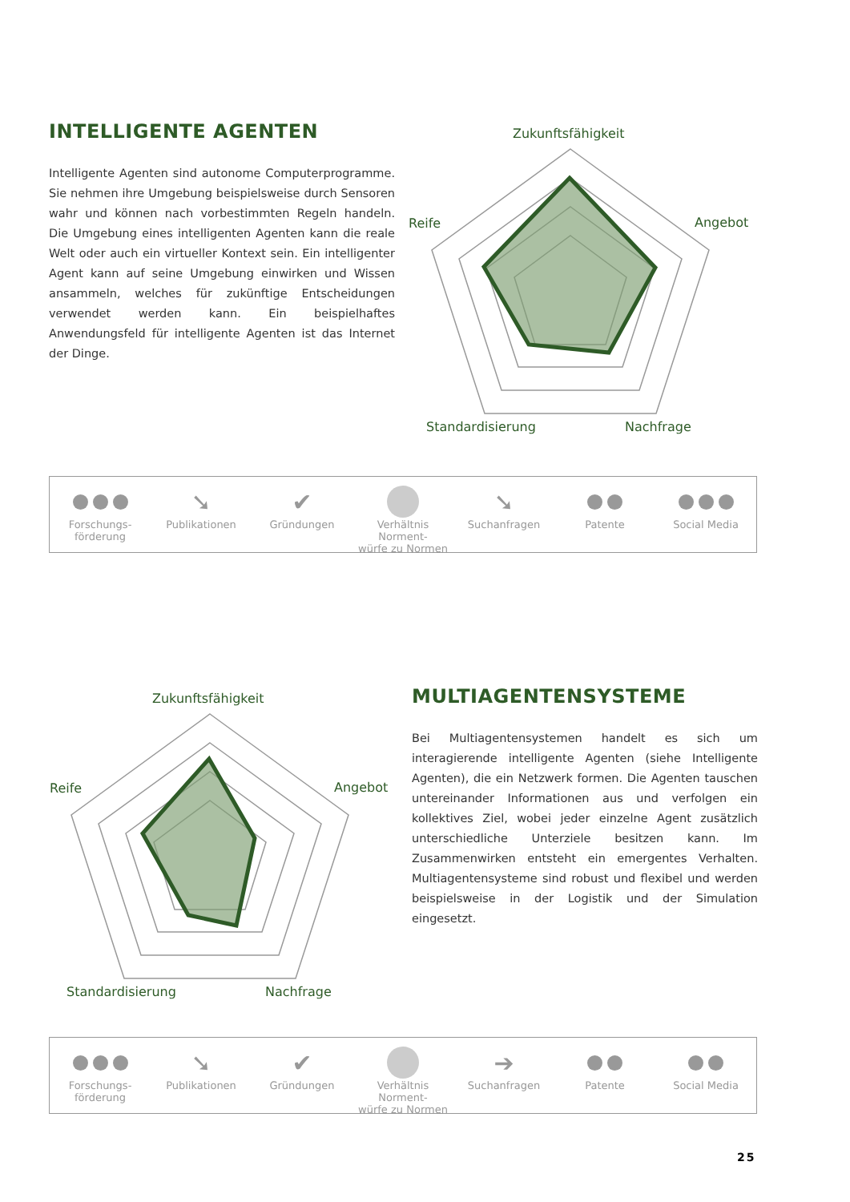INTELLIGENTE AGENTEN
Intelligente Agenten sind autonome Computerprogramme. Sie nehmen ihre Umgebung beispielsweise durch Sensoren wahr und können nach vorbestimmten Regeln handeln. Die Umgebung eines intelligenten Agenten kann die reale Welt oder auch ein virtueller Kontext sein. Ein intelligenter Agent kann auf seine Umgebung einwirken und Wissen ansammeln, welches für zukünftige Entscheidungen verwendet werden kann. Ein beispielhaftes Anwendungsfeld für intelligente Agenten ist das Internet der Dinge.
Zukunftsfähigkeit
Angebot
Reife
Standardisierung
Nachfrage
Forschungs-
förderung
➘
Publikationen
✔
Gründungen
Verhältnis Norment-
würfe zu Normen
➘
Suchanfragen
Patente Social Media
Zukunftsfähigkeit
Angebot
Reife
Standardisierung
Nachfrage
MULTIAGENTENSYSTEME
Bei Multiagentensystemen handelt es sich um interagierende intelligente Agenten (siehe Intelligente Agenten), die ein Netzwerk formen. Die Agenten tauschen untereinander Informationen aus und verfolgen ein kollektives Ziel, wobei jeder einzelne Agent zusätzlich unterschiedliche Unterziele besitzen kann. Im Zusammenwirken entsteht ein emergentes Verhalten. Multiagentensysteme sind robust und flexibel und werden beispielsweise in der Logistik und der Simulation eingesetzt.
Forschungs-
förderung
➘
Publikationen
✔
Gründungen
Verhältnis Norment-
würfe zu Normen
➔
Suchanfragen
Patente Social Media
25